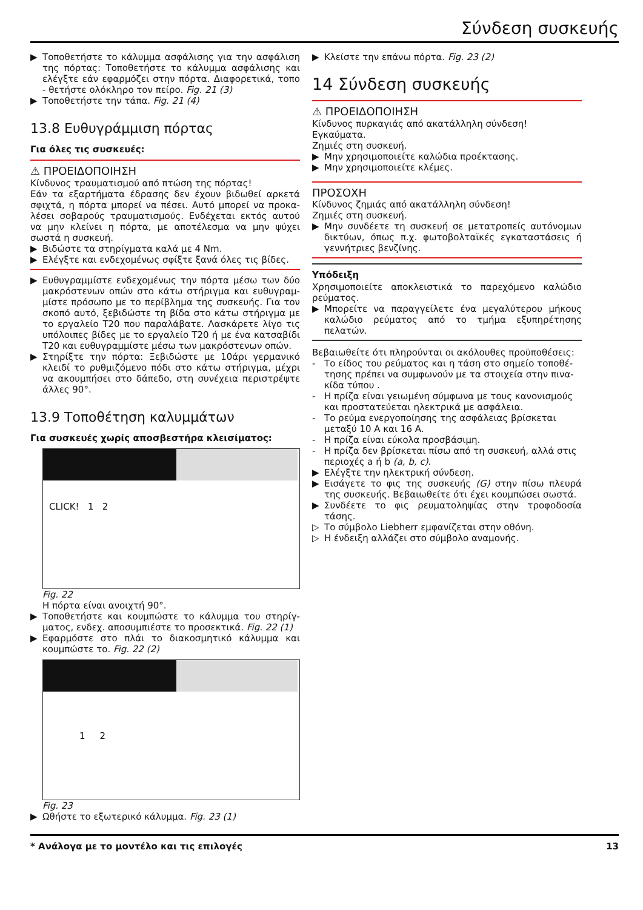Σύνδεση συσκευής
▶ Τοποθετήστε το κάλυμμα ασφάλισης για την ασφάλιση της πόρτας: Τοποθετήστε το κάλυμμα ασφάλισης και ελέγξτε εάν εφαρμόζει στην πόρτα. Διαφορετικά, τοπο - θετήστε ολόκληρο τον πείρο. Fig. 21 (3)
▶ Τοποθετήστε την τάπα. Fig. 21 (4)
13.8 Ευθυγράμμιση πόρτας
Για όλες τις συσκευές:
⚠ ΠΡΟΕΙΔΟΠΟΙΗΣΗ
Κίνδυνος τραυματισμού από πτώση της πόρτας!
Εάν τα εξαρτήματα έδρασης δεν έχουν βιδωθεί αρκετά σφιχτά, η πόρτα μπορεί να πέσει. Αυτό μπορεί να προκα- λέσει σοβαρούς τραυματισμούς. Ενδέχεται εκτός αυτού να μην κλείνει η πόρτα, με αποτέλεσμα να μην ψύχει σωστά η συσκευή.
▶ Βιδώστε τα στηρίγματα καλά με 4 Nm.
▶ Ελέγξτε και ενδεχομένως σφίξτε ξανά όλες τις βίδες.
▶ Ευθυγραμμίστε ενδεχομένως την πόρτα μέσω των δύο μακρόστενων οπών στο κάτω στήριγμα και ευθυγραμ- μίστε πρόσωπο με το περίβλημα της συσκευής. Για τον σκοπό αυτό, ξεβιδώστε τη βίδα στο κάτω στήριγμα με το εργαλείο T20 που παραλάβατε. Λασκάρετε λίγο τις υπόλοιπες βίδες με το εργαλείο T20 ή με ένα κατσαβίδι T20 και ευθυγραμμίστε μέσω των μακρόστενων οπών.
▶ Στηρίξτε την πόρτα: Ξεβιδώστε με 10άρι γερμανικό κλειδί το ρυθμιζόμενο πόδι στο κάτω στήριγμα, μέχρι να ακουμπήσει στο δάπεδο, στη συνέχεια περιστρέψτε άλλες 90°.
13.9 Τοποθέτηση καλυμμάτων
Για συσκευές χωρίς αποσβεστήρα κλεισίματος:
CLICK! 1 2
Fig. 22
Η πόρτα είναι ανοιχτή 90°.
▶ Τοποθετήστε και κουμπώστε το κάλυμμα του στηρίγ- ματος, ενδεχ. αποσυμπιέστε το προσεκτικά. Fig. 22 (1)
▶ Εφαρμόστε στο πλάι το διακοσμητικό κάλυμμα και κουμπώστε το. Fig. 22 (2)
1 2
Fig. 23
▶ Ωθήστε το εξωτερικό κάλυμμα. Fig. 23 (1)
▶ Κλείστε την επάνω πόρτα. Fig. 23 (2)
14 Σύνδεση συσκευής
⚠ ΠΡΟΕΙΔΟΠΟΙΗΣΗ
Κίνδυνος πυρκαγιάς από ακατάλληλη σύνδεση!
Εγκαύματα.
Ζημιές στη συσκευή.
▶ Μην χρησιμοποιείτε καλώδια προέκτασης.
▶ Μην χρησιμοποιείτε κλέμες.
ΠΡΟΣΟΧΗ
Κίνδυνος ζημιάς από ακατάλληλη σύνδεση!
Ζημιές στη συσκευή.
▶ Μην συνδέετε τη συσκευή σε μετατροπείς αυτόνομων δικτύων, όπως π.χ. φωτοβολταϊκές εγκαταστάσεις ή γεννήτριες βενζίνης.
Υπόδειξη
Χρησιμοποιείτε αποκλειστικά το παρεχόμενο καλώδιο ρεύματος.
▶ Μπορείτε να παραγγείλετε ένα μεγαλύτερου μήκους καλώδιο ρεύματος από το τμήμα εξυπηρέτησης πελατών.
Βεβαιωθείτε ότι πληρούνται οι ακόλουθες προϋποθέσεις:
- Το είδος του ρεύματος και η τάση στο σημείο τοποθέ- τησης πρέπει να συμφωνούν με τα στοιχεία στην πινα- κίδα τύπου .
- Η πρίζα είναι γειωμένη σύμφωνα με τους κανονισμούς και προστατεύεται ηλεκτρικά με ασφάλεια.
- Το ρεύμα ενεργοποίησης της ασφάλειας βρίσκεται μεταξύ 10 A και 16 A.
- Η πρίζα είναι εύκολα προσβάσιμη.
- Η πρίζα δεν βρίσκεται πίσω από τη συσκευή, αλλά στις περιοχές a ή b (a, b, c).
▶ Ελέγξτε την ηλεκτρική σύνδεση.
▶ Εισάγετε το φις της συσκευής (G) στην πίσω πλευρά της συσκευής. Βεβαιωθείτε ότι έχει κουμπώσει σωστά.
▶ Συνδέετε το φις ρευματοληψίας στην τροφοδοσία τάσης.
▷ Το σύμβολο Liebherr εμφανίζεται στην οθόνη.
▷ Η ένδειξη αλλάζει στο σύμβολο αναμονής.
* Ανάλογα με το μοντέλο και τις επιλογές 13